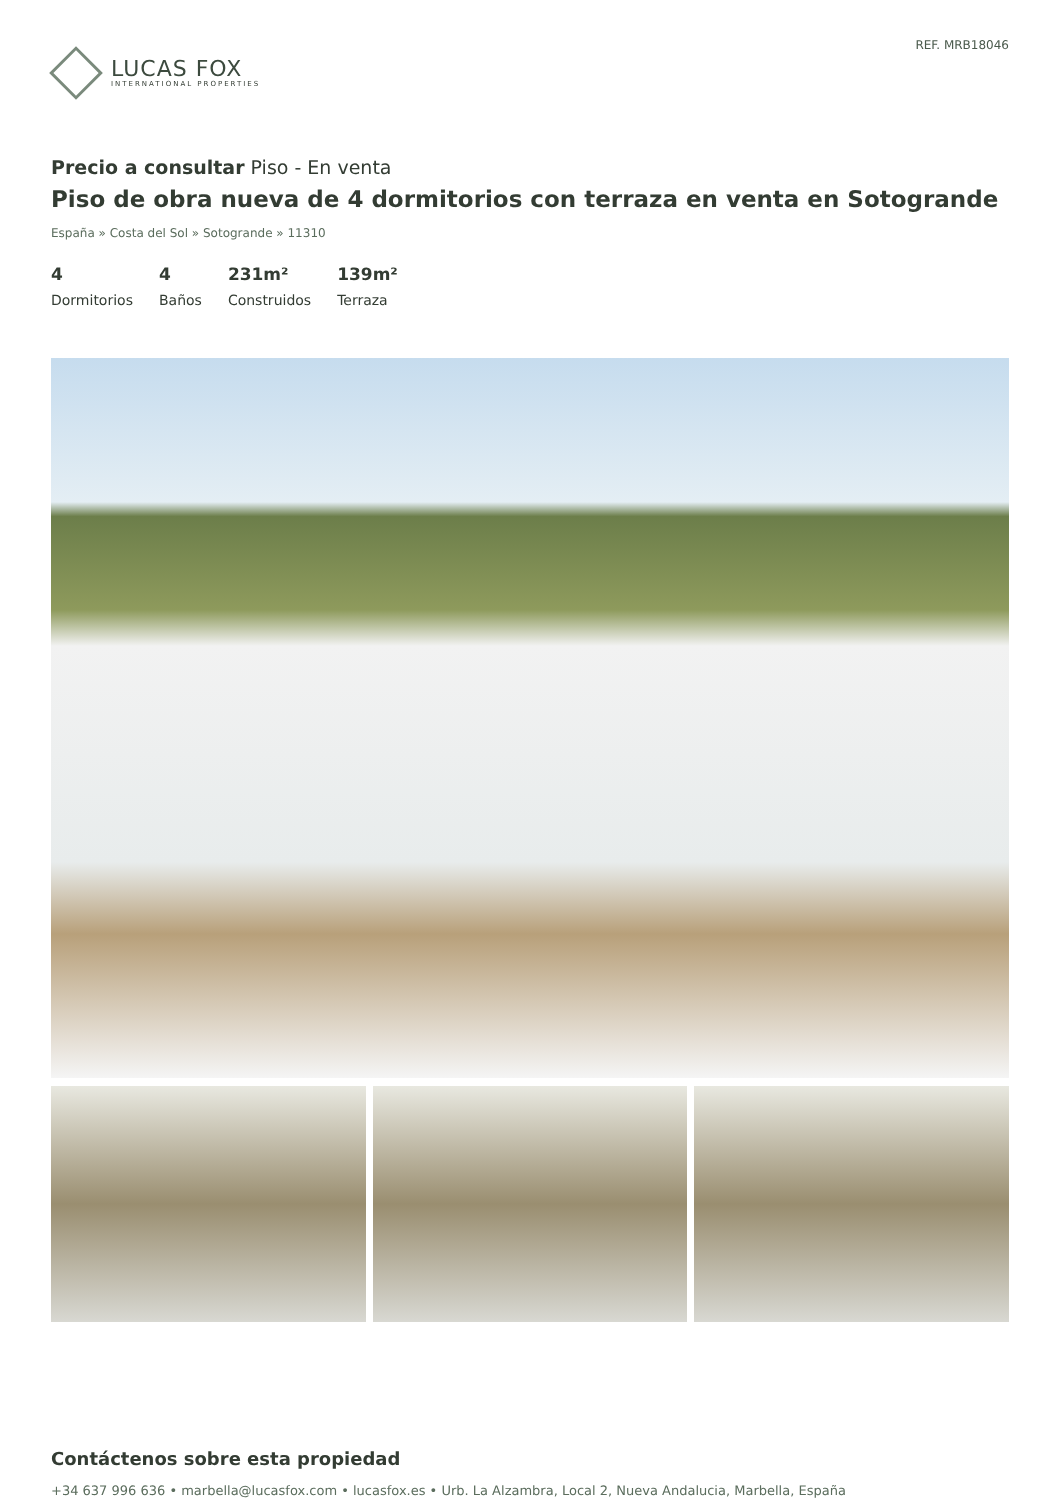LUCAS FOX
INTERNATIONAL PROPERTIES
REF. MRB18046
Precio a consultar Piso - En venta
Piso de obra nueva de 4 dormitorios con terraza en venta en Sotogrande
España » Costa del Sol » Sotogrande » 11310
4
Dormitorios
4
Baños
231m²
Construidos
139m²
Terraza
Contáctenos sobre esta propiedad
+34 637 996 636 • marbella@lucasfox.com • lucasfox.es • Urb. La Alzambra, Local 2, Nueva Andalucia, Marbella, España